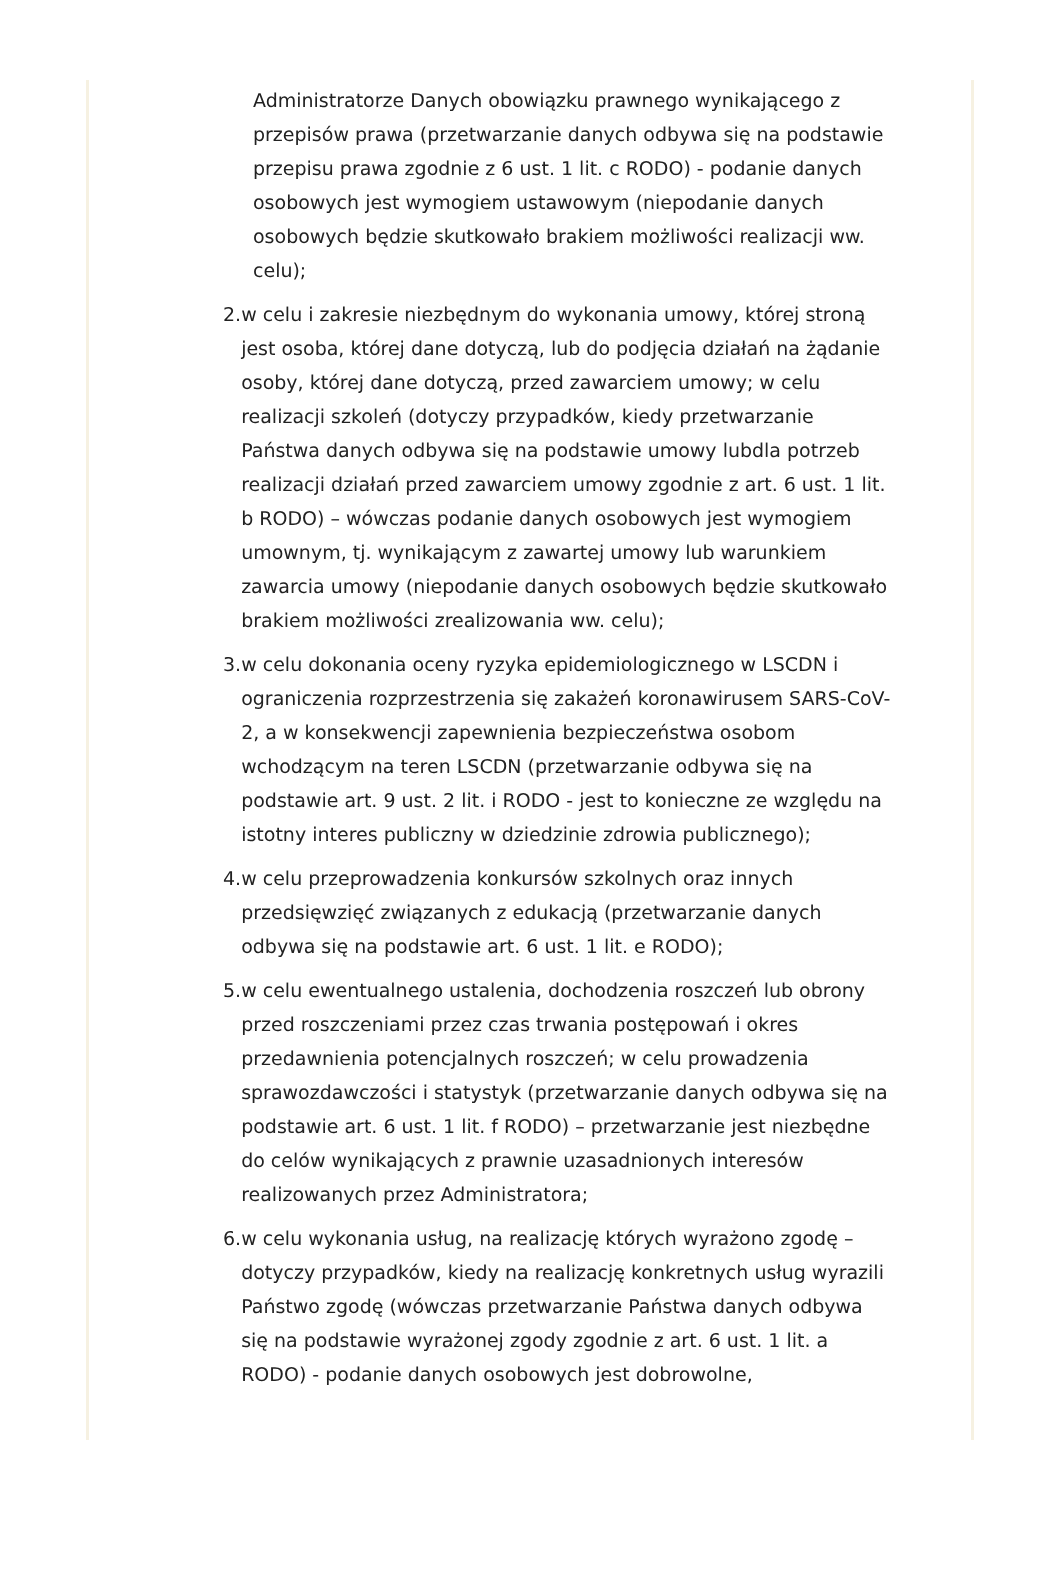Administratorze Danych obowiązku prawnego wynikającego z przepisów prawa (przetwarzanie danych odbywa się na podstawie przepisu prawa zgodnie z 6 ust. 1 lit. c RODO) - podanie danych osobowych jest wymogiem ustawowym (niepodanie danych osobowych będzie skutkowało brakiem możliwości realizacji ww. celu);
2. w celu i zakresie niezbędnym do wykonania umowy, której stroną jest osoba, której dane dotyczą, lub do podjęcia działań na żądanie osoby, której dane dotyczą, przed zawarciem umowy; w celu realizacji szkoleń (dotyczy przypadków, kiedy przetwarzanie Państwa danych odbywa się na podstawie umowy lubdla potrzeb realizacji działań przed zawarciem umowy zgodnie z art. 6 ust. 1 lit. b RODO) – wówczas podanie danych osobowych jest wymogiem umownym, tj. wynikającym z zawartej umowy lub warunkiem zawarcia umowy (niepodanie danych osobowych będzie skutkowało brakiem możliwości zrealizowania ww. celu);
3. w celu dokonania oceny ryzyka epidemiologicznego w LSCDN i ograniczenia rozprzestrzenia się zakażeń koronawirusem SARS-CoV-2, a w konsekwencji zapewnienia bezpieczeństwa osobom wchodzącym na teren LSCDN (przetwarzanie odbywa się na podstawie art. 9 ust. 2 lit. i RODO - jest to konieczne ze względu na istotny interes publiczny w dziedzinie zdrowia publicznego);
4. w celu przeprowadzenia konkursów szkolnych oraz innych przedsięwzięć związanych z edukacją (przetwarzanie danych odbywa się na podstawie art. 6 ust. 1 lit. e RODO);
5. w celu ewentualnego ustalenia, dochodzenia roszczeń lub obrony przed roszczeniami przez czas trwania postępowań i okres przedawnienia potencjalnych roszczeń; w celu prowadzenia sprawozdawczości i statystyk (przetwarzanie danych odbywa się na podstawie art. 6 ust. 1 lit. f RODO) – przetwarzanie jest niezbędne do celów wynikających z prawnie uzasadnionych interesów realizowanych przez Administratora;
6. w celu wykonania usług, na realizację których wyrażono zgodę – dotyczy przypadków, kiedy na realizację konkretnych usług wyrazili Państwo zgodę (wówczas przetwarzanie Państwa danych odbywa się na podstawie wyrażonej zgody zgodnie z art. 6 ust. 1 lit. a RODO) - podanie danych osobowych jest dobrowolne,